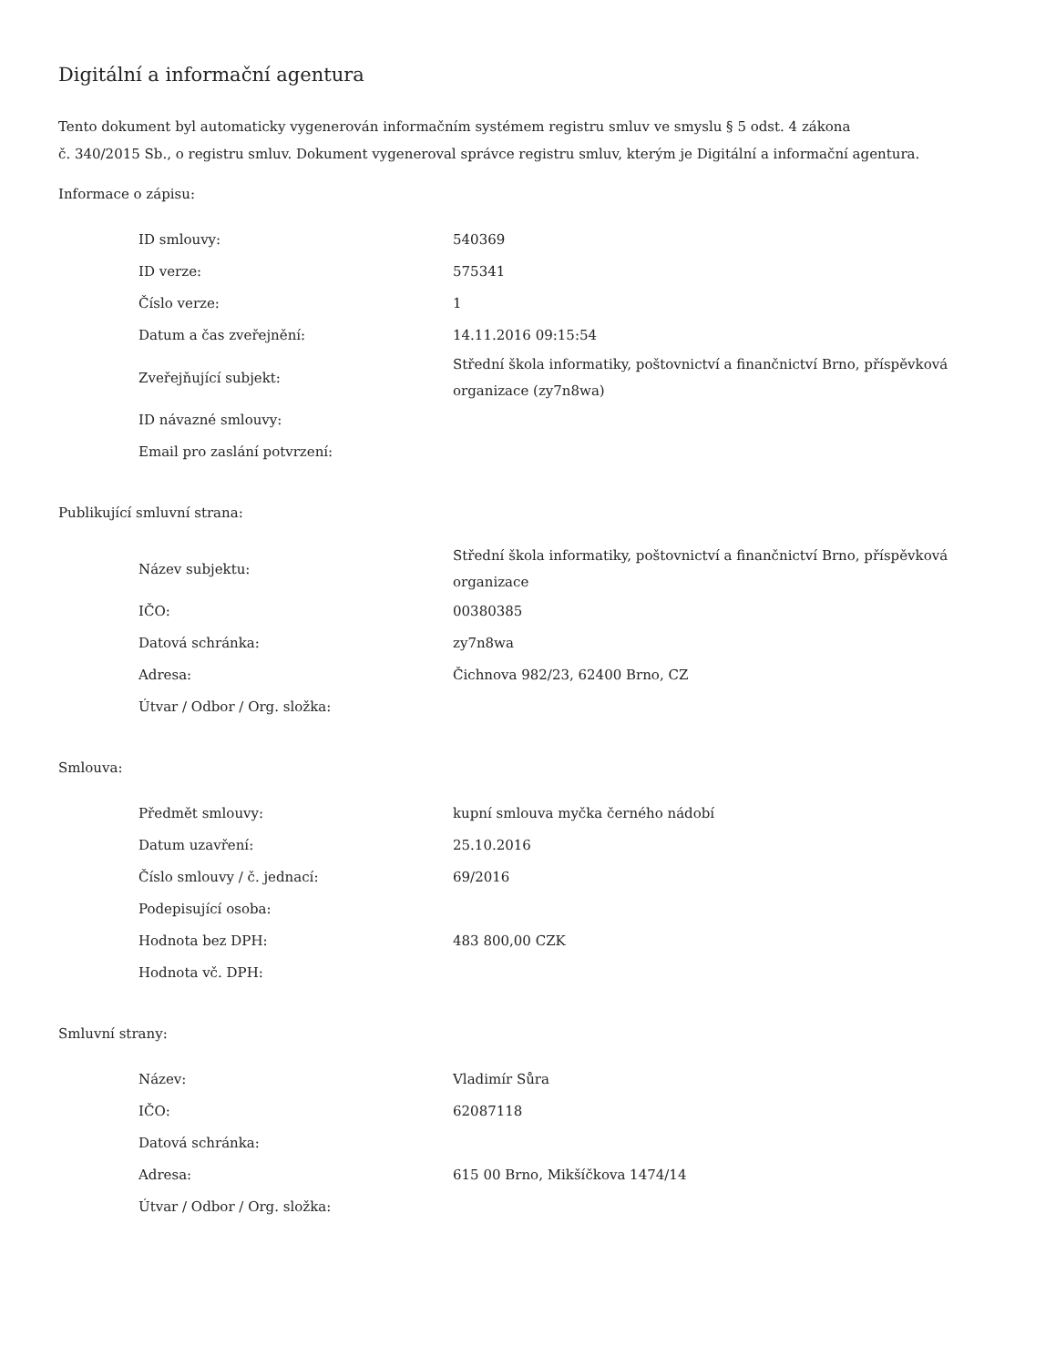Digitální a informační agentura
Tento dokument byl automaticky vygenerován informačním systémem registru smluv ve smyslu § 5 odst. 4 zákona
č. 340/2015 Sb., o registru smluv. Dokument vygeneroval správce registru smluv, kterým je Digitální a informační agentura.
Informace o zápisu:
| ID smlouvy: | 540369 |
| ID verze: | 575341 |
| Číslo verze: | 1 |
| Datum a čas zveřejnění: | 14.11.2016 09:15:54 |
| Zveřejňující subjekt: | Střední škola informatiky, poštovnictví a finančnictví Brno, příspěvková organizace (zy7n8wa) |
| ID návazné smlouvy: | |
| Email pro zaslání potvrzení: | |
Publikující smluvní strana:
| Název subjektu: | Střední škola informatiky, poštovnictví a finančnictví Brno, příspěvková organizace |
| IČO: | 00380385 |
| Datová schránka: | zy7n8wa |
| Adresa: | Čichnova 982/23, 62400 Brno, CZ |
| Útvar / Odbor / Org. složka: | |
Smlouva:
| Předmět smlouvy: | kupní smlouva myčka černého nádobí |
| Datum uzavření: | 25.10.2016 |
| Číslo smlouvy / č. jednací: | 69/2016 |
| Podepisující osoba: | |
| Hodnota bez DPH: | 483 800,00 CZK |
| Hodnota vč. DPH: | |
Smluvní strany:
| Název: | Vladimír Sůra |
| IČO: | 62087118 |
| Datová schránka: | |
| Adresa: | 615 00 Brno, Mikšíčkova 1474/14 |
| Útvar / Odbor / Org. složka: | |